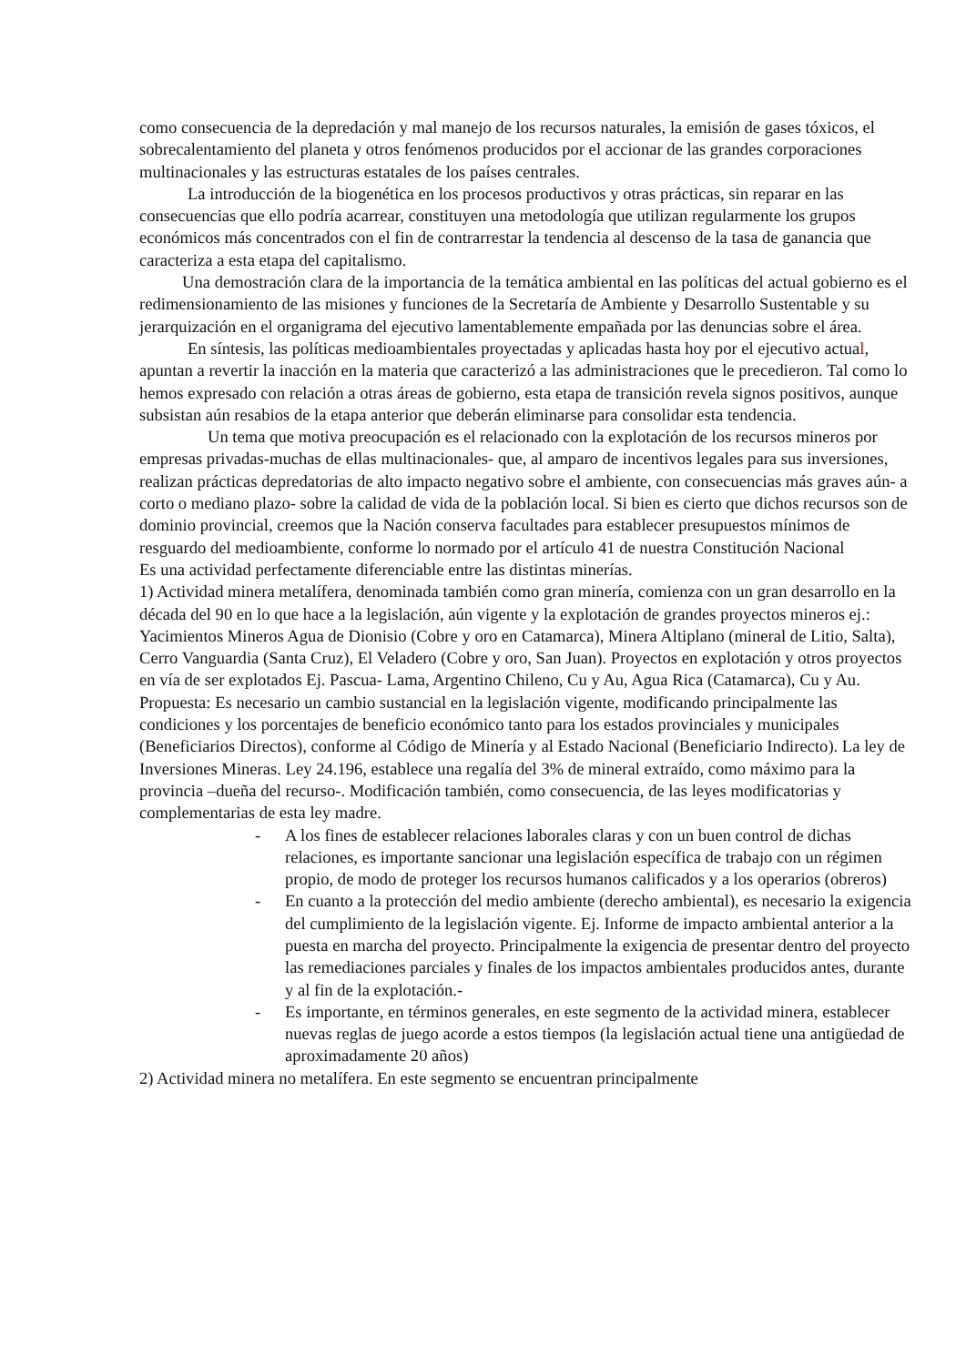como consecuencia de la depredación y mal manejo de los recursos naturales, la emisión de gases tóxicos, el sobrecalentamiento del planeta y otros fenómenos producidos por el accionar de las grandes corporaciones multinacionales y las estructuras estatales de los países centrales.
La introducción de la biogenética en los procesos productivos y otras prácticas, sin reparar en las consecuencias que ello podría acarrear, constituyen una metodología que utilizan regularmente los grupos económicos más concentrados con el fin de contrarrestar la tendencia al descenso de la tasa de ganancia que caracteriza a esta etapa del capitalismo.
Una demostración clara de la importancia de la temática ambiental en las políticas del actual gobierno es el redimensionamiento de las misiones y funciones de la Secretaría de Ambiente y Desarrollo Sustentable y su jerarquización en el organigrama del ejecutivo lamentablemente empañada por las denuncias sobre el área.
En síntesis, las políticas medioambientales proyectadas y aplicadas hasta hoy por el ejecutivo actual, apuntan a revertir la inacción en la materia que caracterizó a las administraciones que le precedieron. Tal como lo hemos expresado con relación a otras áreas de gobierno, esta etapa de transición revela signos positivos, aunque subsistan aún resabios de la etapa anterior que deberán eliminarse para consolidar esta tendencia.
Un tema que motiva preocupación es el relacionado con la explotación de los recursos mineros por empresas privadas-muchas de ellas multinacionales- que, al amparo de incentivos legales para sus inversiones, realizan prácticas depredatorias de alto impacto negativo sobre el ambiente, con consecuencias más graves aún- a corto o mediano plazo- sobre la calidad de vida de la población local. Si bien es cierto que dichos recursos son de dominio provincial, creemos que la Nación conserva facultades para establecer presupuestos mínimos de resguardo del medioambiente, conforme lo normado por el artículo 41 de nuestra Constitución Nacional
Es una actividad perfectamente diferenciable entre las distintas minerías.
1) Actividad minera metalífera, denominada también como gran minería, comienza con un gran desarrollo en la década del 90 en lo que hace a la legislación, aún vigente y la explotación de grandes proyectos mineros ej.: Yacimientos Mineros Agua de Dionisio (Cobre y oro en Catamarca), Minera Altiplano (mineral de Litio, Salta), Cerro Vanguardia (Santa Cruz), El Veladero (Cobre y oro, San Juan). Proyectos en explotación y otros proyectos en vía de ser explotados Ej. Pascua- Lama, Argentino Chileno, Cu y Au, Agua Rica (Catamarca), Cu y Au.
Propuesta: Es necesario un cambio sustancial en la legislación vigente, modificando principalmente las condiciones y los porcentajes de beneficio económico tanto para los estados provinciales y municipales (Beneficiarios Directos), conforme al Código de Minería y al Estado Nacional (Beneficiario Indirecto). La ley de Inversiones Mineras. Ley 24.196, establece una regalía del 3% de mineral extraído, como máximo para la provincia –dueña del recurso-. Modificación también, como consecuencia, de las leyes modificatorias y complementarias de esta ley madre.
- A los fines de establecer relaciones laborales claras y con un buen control de dichas relaciones, es importante sancionar una legislación específica de trabajo con un régimen propio, de modo de proteger los recursos humanos calificados y a los operarios (obreros)
- En cuanto a la protección del medio ambiente (derecho ambiental), es necesario la exigencia del cumplimiento de la legislación vigente. Ej. Informe de impacto ambiental anterior a la puesta en marcha del proyecto. Principalmente la exigencia de presentar dentro del proyecto las remediaciones parciales y finales de los impactos ambientales producidos antes, durante y al fin de la explotación.-
- Es importante, en términos generales, en este segmento de la actividad minera, establecer nuevas reglas de juego acorde a estos tiempos (la legislación actual tiene una antigüedad de aproximadamente 20 años)
2) Actividad minera no metalífera. En este segmento se encuentran principalmente